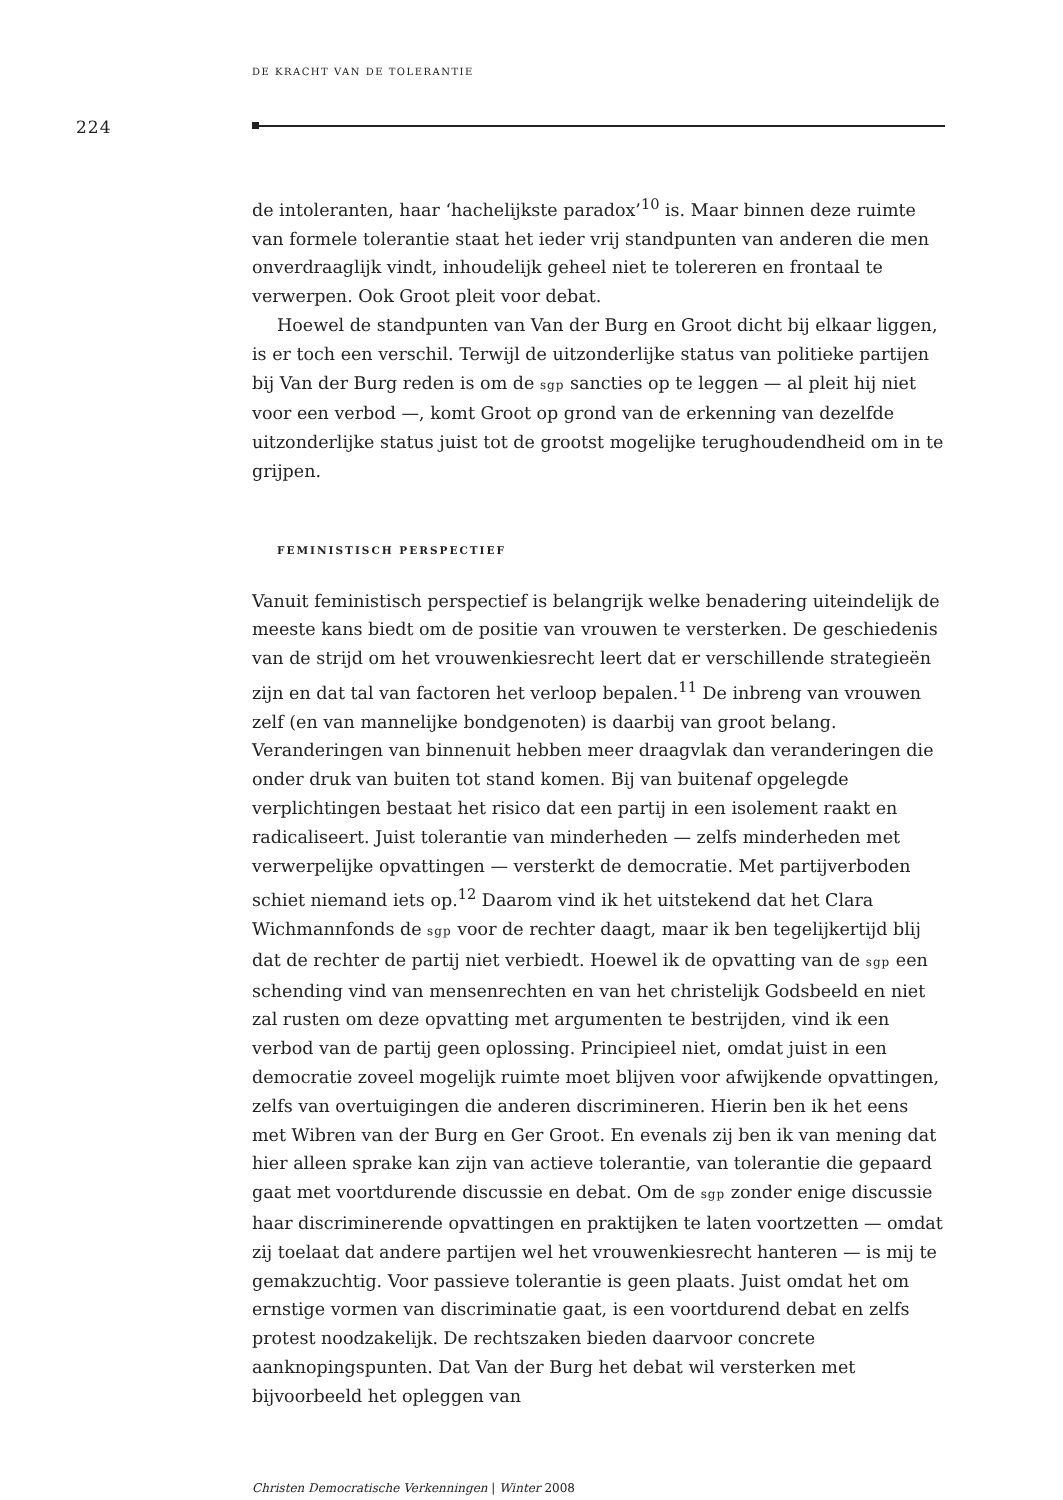DE KRACHT VAN DE TOLERANTIE
224
de intoleranten, haar ‘hachelijkste paradox’<sup>10</sup> is. Maar binnen deze ruimte van formele tolerantie staat het ieder vrij standpunten van anderen die men onverdraaglijk vindt, inhoudelijk geheel niet te tolereren en frontaal te verwerpen. Ook Groot pleit voor debat.
Hoewel de standpunten van Van der Burg en Groot dicht bij elkaar liggen, is er toch een verschil. Terwijl de uitzonderlijke status van politieke partijen bij Van der Burg reden is om de sgp sancties op te leggen — al pleit hij niet voor een verbod —, komt Groot op grond van de erkenning van dezelfde uitzonderlijke status juist tot de grootst mogelijke terughoudendheid om in te grijpen.
FEMINISTISCH PERSPECTIEF
Vanuit feministisch perspectief is belangrijk welke benadering uiteindelijk de meeste kans biedt om de positie van vrouwen te versterken. De geschiedenis van de strijd om het vrouwenkiesrecht leert dat er verschillende strategieën zijn en dat tal van factoren het verloop bepalen.<sup>11</sup> De inbreng van vrouwen zelf (en van mannelijke bondgenoten) is daarbij van groot belang. Veranderingen van binnenuit hebben meer draagvlak dan veranderingen die onder druk van buiten tot stand komen. Bij van buitenaf opgelegde verplichtingen bestaat het risico dat een partij in een isolement raakt en radicaliseert. Juist tolerantie van minderheden — zelfs minderheden met verwerpelijke opvattingen — versterkt de democratie. Met partijverboden schiet niemand iets op.<sup>12</sup> Daarom vind ik het uitstekend dat het Clara Wichmannfonds de sgp voor de rechter daagt, maar ik ben tegelijkertijd blij dat de rechter de partij niet verbiedt. Hoewel ik de opvatting van de sgp een schending vind van mensenrechten en van het christelijk Godsbeeld en niet zal rusten om deze opvatting met argumenten te bestrijden, vind ik een verbod van de partij geen oplossing. Principieel niet, omdat juist in een democratie zoveel mogelijk ruimte moet blijven voor afwijkende opvattingen, zelfs van overtuigingen die anderen discrimineren. Hierin ben ik het eens met Wibren van der Burg en Ger Groot. En evenals zij ben ik van mening dat hier alleen sprake kan zijn van actieve tolerantie, van tolerantie die gepaard gaat met voortdurende discussie en debat. Om de sgp zonder enige discussie haar discriminerende opvattingen en praktijken te laten voortzetten — omdat zij toelaat dat andere partijen wel het vrouwenkiesrecht hanteren — is mij te gemakzuchtig. Voor passieve tolerantie is geen plaats. Juist omdat het om ernstige vormen van discriminatie gaat, is een voortdurend debat en zelfs protest noodzakelijk. De rechtszaken bieden daarvoor concrete aanknopingspunten. Dat Van der Burg het debat wil versterken met bijvoorbeeld het opleggen van
Christen Democratische Verkenningen | Winter 2008